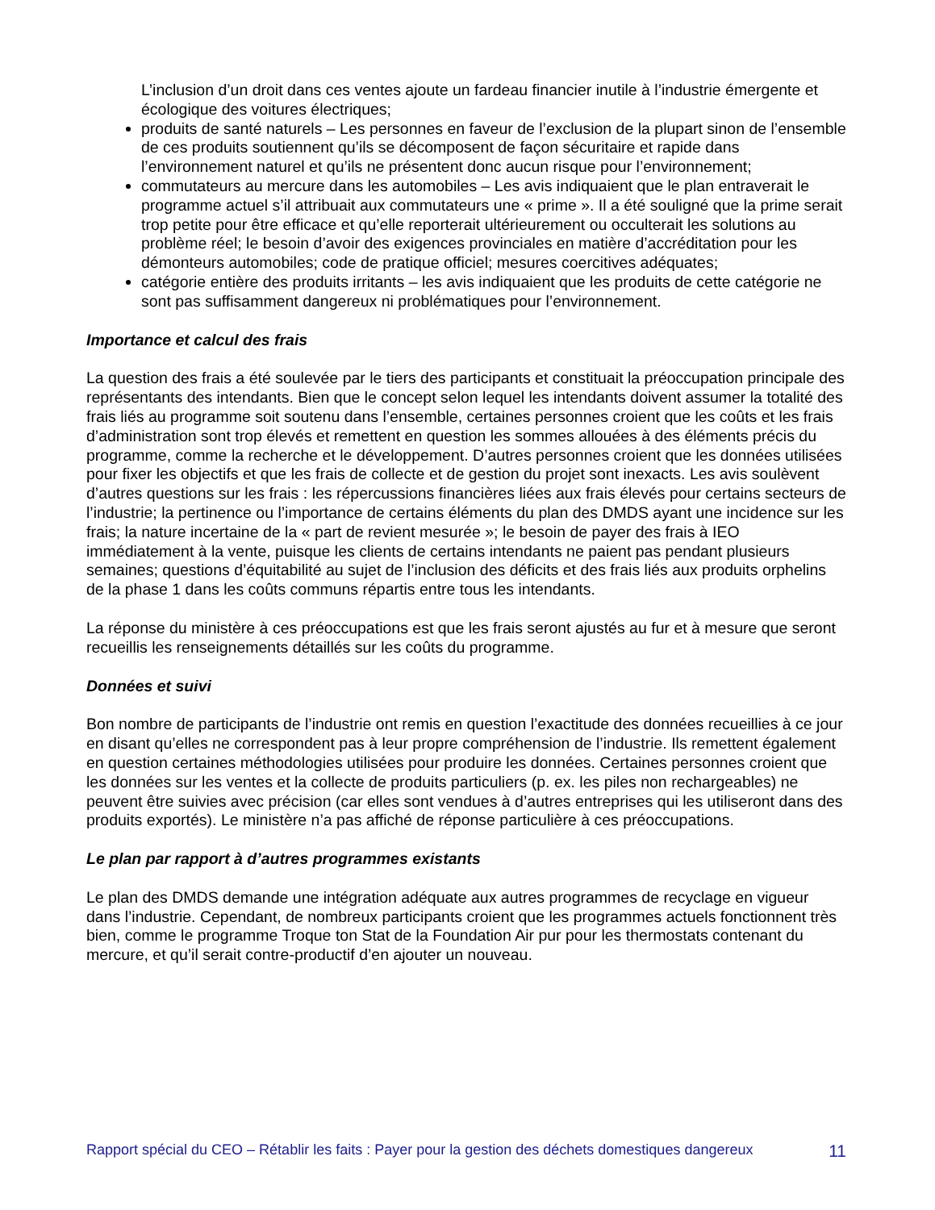L’inclusion d’un droit dans ces ventes ajoute un fardeau financier inutile à l’industrie émergente et écologique des voitures électriques;
produits de santé naturels – Les personnes en faveur de l’exclusion de la plupart sinon de l’ensemble de ces produits soutiennent qu’ils se décomposent de façon sécuritaire et rapide dans l’environnement naturel et qu’ils ne présentent donc aucun risque pour l’environnement;
commutateurs au mercure dans les automobiles – Les avis indiquaient que le plan entraverait le programme actuel s’il attribuait aux commutateurs une « prime ». Il a été souligné que la prime serait trop petite pour être efficace et qu’elle reporterait ultérieurement ou occulterait les solutions au problème réel; le besoin d’avoir des exigences provinciales en matière d’accréditation pour les démonteurs automobiles; code de pratique officiel; mesures coercitives adéquates;
catégorie entière des produits irritants – les avis indiquaient que les produits de cette catégorie ne sont pas suffisamment dangereux ni problématiques pour l’environnement.
Importance et calcul des frais
La question des frais a été soulevée par le tiers des participants et constituait la préoccupation principale des représentants des intendants. Bien que le concept selon lequel les intendants doivent assumer la totalité des frais liés au programme soit soutenu dans l’ensemble, certaines personnes croient que les coûts et les frais d’administration sont trop élevés et remettent en question les sommes allouées à des éléments précis du programme, comme la recherche et le développement. D’autres personnes croient que les données utilisées pour fixer les objectifs et que les frais de collecte et de gestion du projet sont inexacts. Les avis soulèvent d’autres questions sur les frais : les répercussions financières liées aux frais élevés pour certains secteurs de l’industrie; la pertinence ou l’importance de certains éléments du plan des DMDS ayant une incidence sur les frais; la nature incertaine de la « part de revient mesurée »; le besoin de payer des frais à IEO immédiatement à la vente, puisque les clients de certains intendants ne paient pas pendant plusieurs semaines; questions d’équitabilité au sujet de l’inclusion des déficits et des frais liés aux produits orphelins de la phase 1 dans les coûts communs répartis entre tous les intendants.
La réponse du ministère à ces préoccupations est que les frais seront ajustés au fur et à mesure que seront recueillis les renseignements détaillés sur les coûts du programme.
Données et suivi
Bon nombre de participants de l’industrie ont remis en question l’exactitude des données recueillies à ce jour en disant qu’elles ne correspondent pas à leur propre compréhension de l’industrie. Ils remettent également en question certaines méthodologies utilisées pour produire les données. Certaines personnes croient que les données sur les ventes et la collecte de produits particuliers (p. ex. les piles non rechargeables) ne peuvent être suivies avec précision (car elles sont vendues à d’autres entreprises qui les utiliseront dans des produits exportés). Le ministère n’a pas affiché de réponse particulière à ces préoccupations.
Le plan par rapport à d’autres programmes existants
Le plan des DMDS demande une intégration adéquate aux autres programmes de recyclage en vigueur dans l’industrie. Cependant, de nombreux participants croient que les programmes actuels fonctionnent très bien, comme le programme Troque ton Stat de la Foundation Air pur pour les thermostats contenant du mercure, et qu’il serait contre-productif d’en ajouter un nouveau.
Rapport spécial du CEO – Rétablir les faits : Payer pour la gestion des déchets domestiques dangereux 11